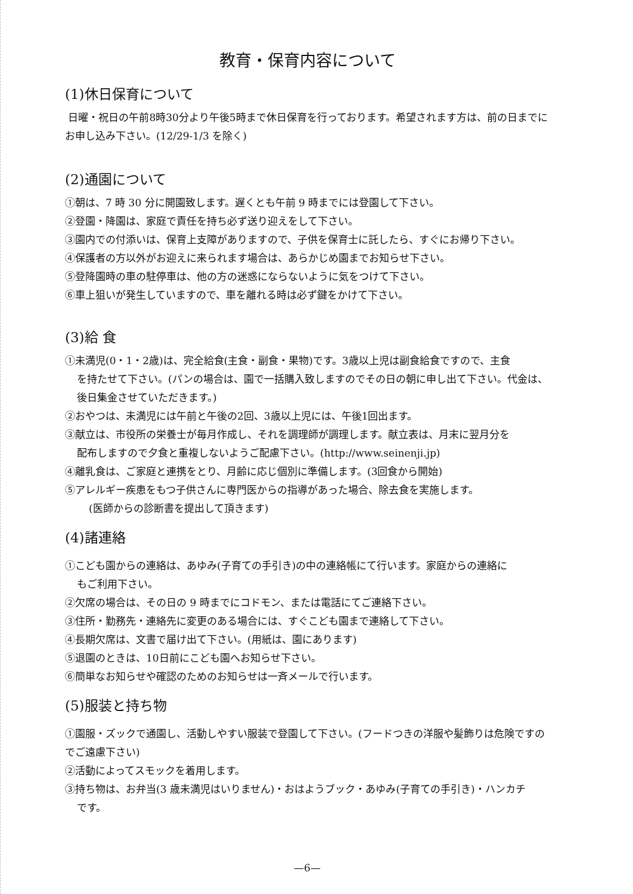教育・保育内容について
(1)休日保育について
日曜・祝日の午前8時30分より午後5時まで休日保育を行っております。希望されます方は、前の日までにお申し込み下さい。(12/29-1/3 を除く)
(2)通園について
①朝は、7 時 30 分に開園致します。遅くとも午前 9 時までには登園して下さい。
②登園・降園は、家庭で責任を持ち必ず送り迎えをして下さい。
③園内での付添いは、保育上支障がありますので、子供を保育士に託したら、すぐにお帰り下さい。
④保護者の方以外がお迎えに来られます場合は、あらかじめ園までお知らせ下さい。
⑤登降園時の車の駐停車は、他の方の迷惑にならないように気をつけて下さい。
⑥車上狙いが発生していますので、車を離れる時は必ず鍵をかけて下さい。
(3)給 食
①未満児(0・1・2歳)は、完全給食(主食・副食・果物)です。3歳以上児は副食給食ですので、主食
を持たせて下さい。(パンの場合は、園で一括購入致しますのでその日の朝に申し出て下さい。代金は、後日集金させていただきます。)
②おやつは、未満児には午前と午後の2回、3歳以上児には、午後1回出ます。
③献立は、市役所の栄養士が毎月作成し、それを調理師が調理します。献立表は、月末に翌月分を
配布しますので夕食と重複しないようご配慮下さい。(http://www.seinenji.jp)
④離乳食は、ご家庭と連携をとり、月齢に応じ個別に準備します。(3回食から開始)
⑤アレルギー疾患をもつ子供さんに専門医からの指導があった場合、除去食を実施します。
(医師からの診断書を提出して頂きます)
(4)諸連絡
①こども園からの連絡は、あゆみ(子育ての手引き)の中の連絡帳にて行います。家庭からの連絡に
もご利用下さい。
②欠席の場合は、その日の 9 時までにコドモン、または電話にてご連絡下さい。
③住所・勤務先・連絡先に変更のある場合には、すぐこども園まで連絡して下さい。
④長期欠席は、文書で届け出て下さい。(用紙は、園にあります)
⑤退園のときは、10日前にこども園へお知らせ下さい。
⑥簡単なお知らせや確認のためのお知らせは一斉メールで行います。
(5)服装と持ち物
①園服・ズックで通園し、活動しやすい服装で登園して下さい。(フードつきの洋服や髪飾りは危険ですのでご遠慮下さい)
②活動によってスモックを着用します。
③持ち物は、お弁当(3 歳未満児はいりません)・おはようブック・あゆみ(子育ての手引き)・ハンカチ
です。
—6—